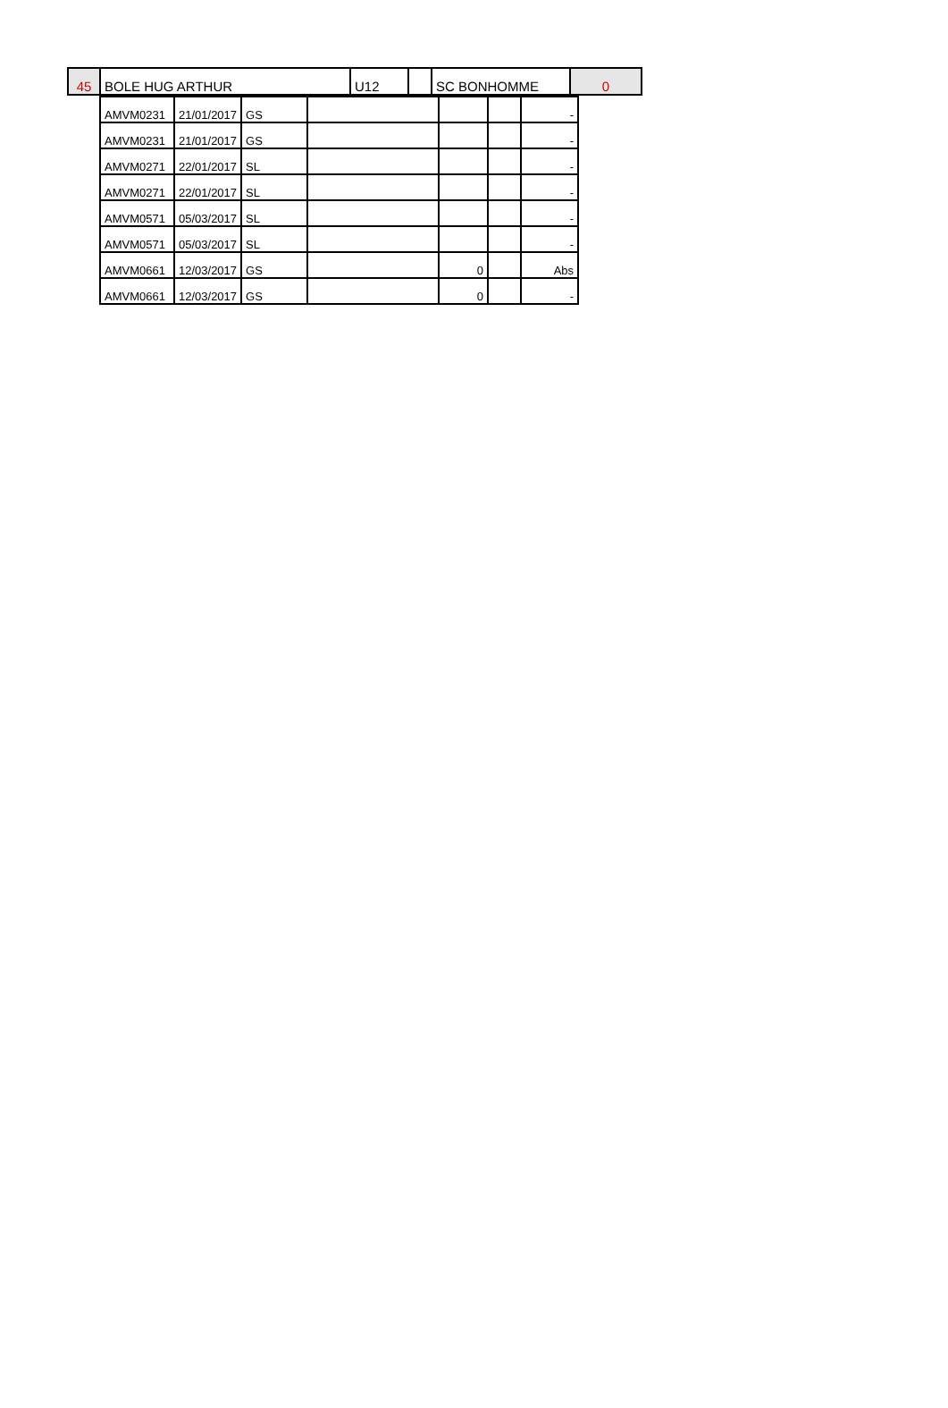| 45 | BOLE HUG ARTHUR | U12 | | SC BONHOMME | 0 |
| AMVM0231 | 21/01/2017 | GS | | | | - |
| AMVM0231 | 21/01/2017 | GS | | | | - |
| AMVM0271 | 22/01/2017 | SL | | | | - |
| AMVM0271 | 22/01/2017 | SL | | | | - |
| AMVM0571 | 05/03/2017 | SL | | | | - |
| AMVM0571 | 05/03/2017 | SL | | | | - |
| AMVM0661 | 12/03/2017 | GS | | 0 | | Abs |
| AMVM0661 | 12/03/2017 | GS | | 0 | | - |